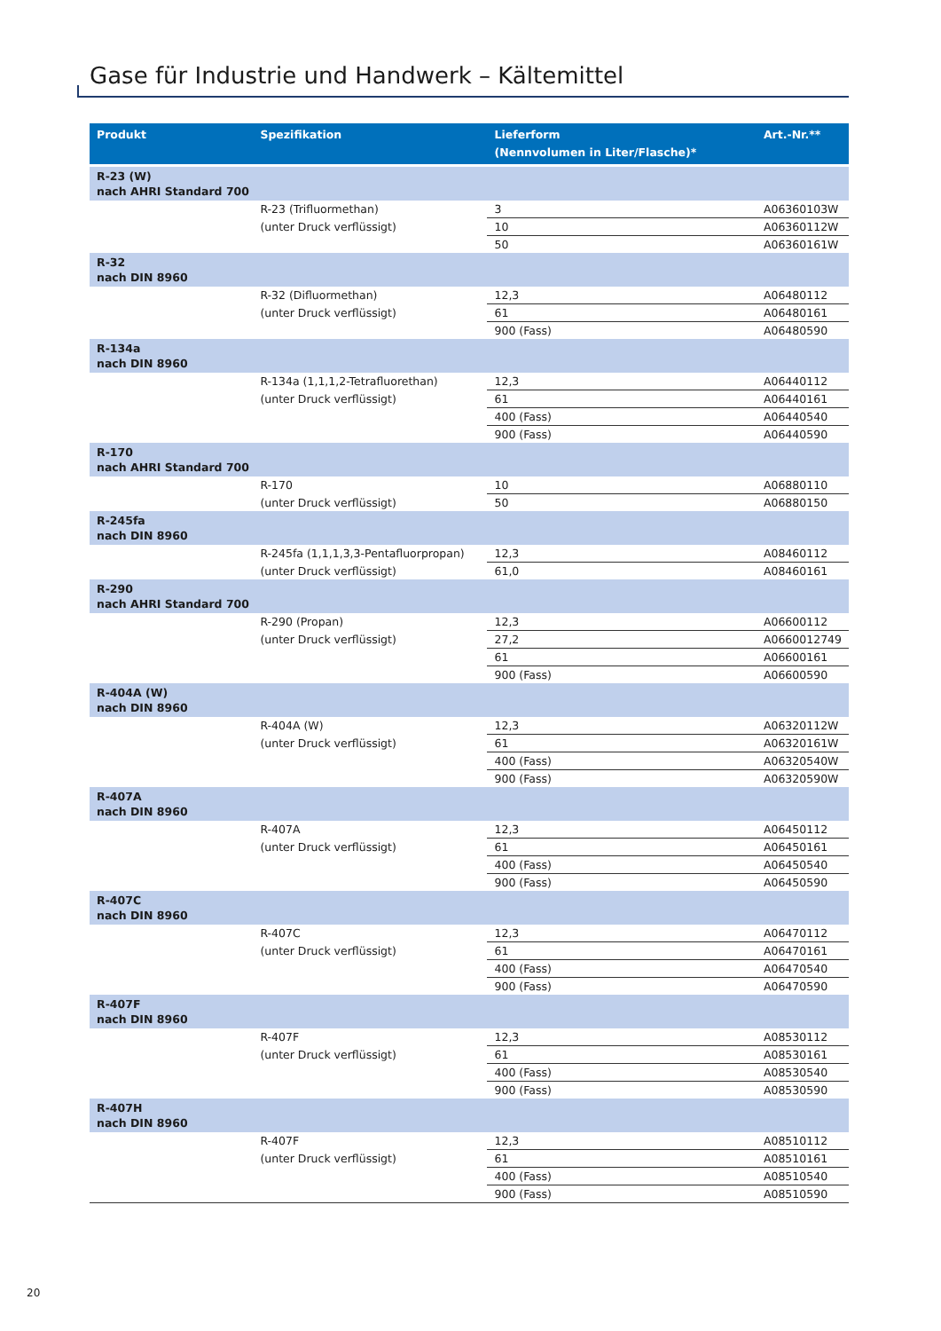Gase für Industrie und Handwerk – Kältemittel
| Produkt | Spezifikation | Lieferform (Nennvolumen in Liter/Flasche)* | Art.-Nr.** |
| --- | --- | --- | --- |
| R-23 (W) nach AHRI Standard 700 | | | |
| | R-23 (Trifluormethan) | 3 | A06360103W |
| | (unter Druck verflüssigt) | 10 | A06360112W |
| | | 50 | A06360161W |
| R-32 nach DIN 8960 | | | |
| | R-32 (Difluormethan) | 12,3 | A06480112 |
| | (unter Druck verflüssigt) | 61 | A06480161 |
| | | 900 (Fass) | A06480590 |
| R-134a nach DIN 8960 | | | |
| | R-134a (1,1,1,2-Tetrafluorethan) | 12,3 | A06440112 |
| | (unter Druck verflüssigt) | 61 | A06440161 |
| | | 400 (Fass) | A06440540 |
| | | 900 (Fass) | A06440590 |
| R-170 nach AHRI Standard 700 | | | |
| | R-170 | 10 | A06880110 |
| | (unter Druck verflüssigt) | 50 | A06880150 |
| R-245fa nach DIN 8960 | | | |
| | R-245fa (1,1,1,3,3-Pentafluorpropan) | 12,3 | A08460112 |
| | (unter Druck verflüssigt) | 61,0 | A08460161 |
| R-290 nach AHRI Standard 700 | | | |
| | R-290 (Propan) | 12,3 | A06600112 |
| | (unter Druck verflüssigt) | 27,2 | A0660012749 |
| | | 61 | A06600161 |
| | | 900 (Fass) | A06600590 |
| R-404A (W) nach DIN 8960 | | | |
| | R-404A (W) | 12,3 | A06320112W |
| | (unter Druck verflüssigt) | 61 | A06320161W |
| | | 400 (Fass) | A06320540W |
| | | 900 (Fass) | A06320590W |
| R-407A nach DIN 8960 | | | |
| | R-407A | 12,3 | A06450112 |
| | (unter Druck verflüssigt) | 61 | A06450161 |
| | | 400 (Fass) | A06450540 |
| | | 900 (Fass) | A06450590 |
| R-407C nach DIN 8960 | | | |
| | R-407C | 12,3 | A06470112 |
| | (unter Druck verflüssigt) | 61 | A06470161 |
| | | 400 (Fass) | A06470540 |
| | | 900 (Fass) | A06470590 |
| R-407F nach DIN 8960 | | | |
| | R-407F | 12,3 | A08530112 |
| | (unter Druck verflüssigt) | 61 | A08530161 |
| | | 400 (Fass) | A08530540 |
| | | 900 (Fass) | A08530590 |
| R-407H nach DIN 8960 | | | |
| | R-407F | 12,3 | A08510112 |
| | (unter Druck verflüssigt) | 61 | A08510161 |
| | | 400 (Fass) | A08510540 |
| | | 900 (Fass) | A08510590 |
20